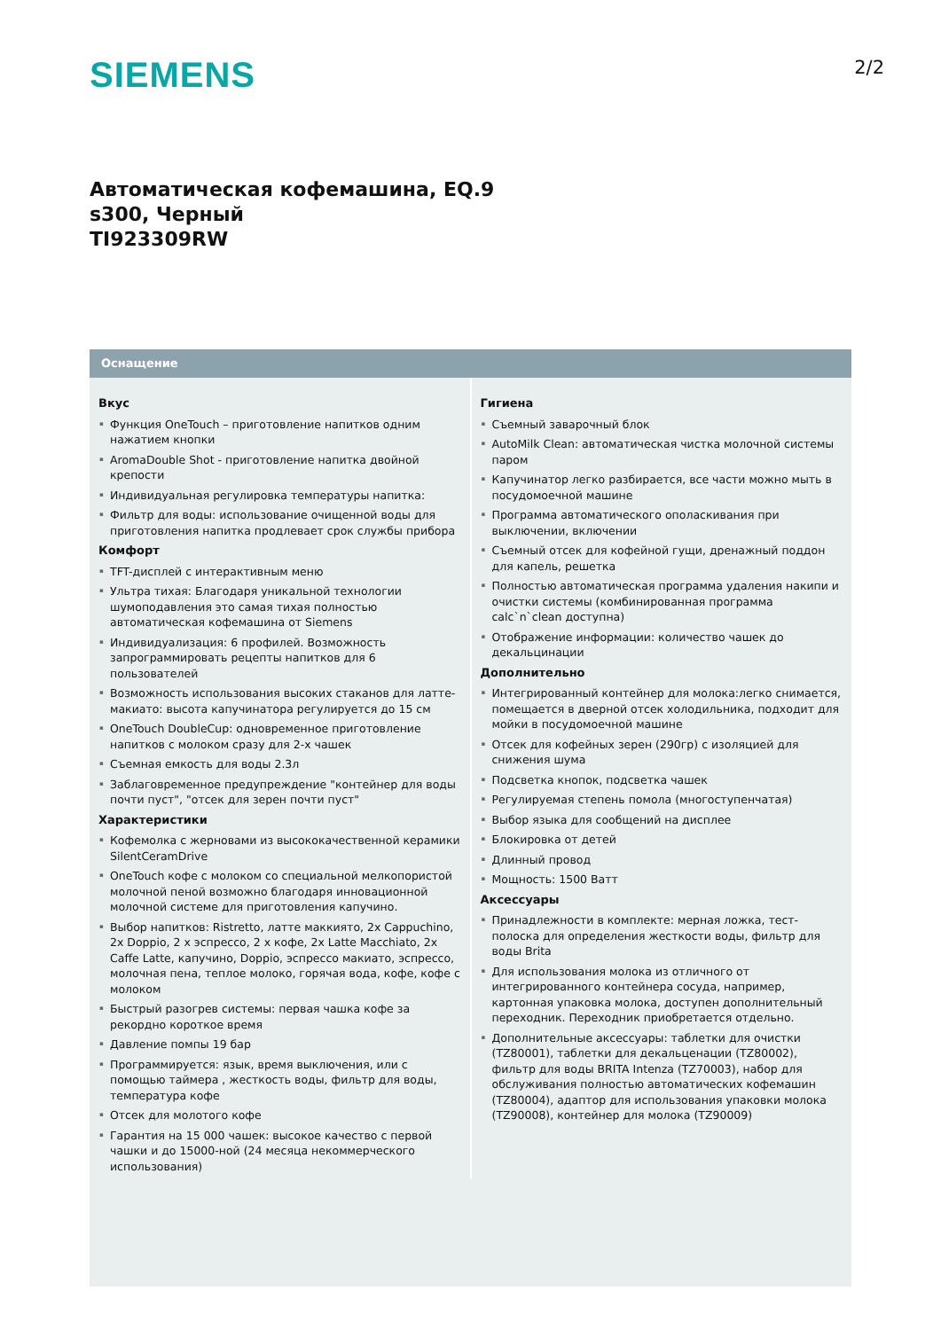SIEMENS 2/2
Автоматическая кофемашина, EQ.9
s300, Черный
TI923309RW
Оснащение
Вкус
Функция OneTouch – приготовление напитков одним нажатием кнопки
AromaDouble Shot - приготовление напитка двойной крепости
Индивидуальная регулировка температуры напитка:
Фильтр для воды: использование очищенной воды для приготовления напитка продлевает срок службы прибора
Комфорт
TFT-дисплей с интерактивным меню
Ультра тихая: Благодаря уникальной технологии шумоподавления это самая тихая полностью автоматическая кофемашина от Siemens
Индивидуализация: 6 профилей. Возможность запрограммировать рецепты напитков для 6 пользователей
Возможность использования высоких стаканов для латте-макиато: высота капучинатора регулируется до 15 см
OneTouch DoubleCup: одновременное приготовление напитков с молоком сразу для 2-х чашек
Съемная емкость для воды 2.3л
Заблаговременное предупреждение "контейнер для воды почти пуст", "отсек для зерен почти пуст"
Характеристики
Кофемолка с жерновами из высококачественной керамики SilentCeramDrive
OneTouch кофе с молоком со специальной мелкопористой молочной пеной возможно благодаря инновационной молочной системе для приготовления капучино.
Выбор напитков: Ristretto, латте маккиято, 2x Cappuchino, 2x Doppio, 2 x эспрессо, 2 x кофе, 2x Latte Macchiato, 2x Caffe Latte, капучино, Doppio, эспрессо макиато, эспрессо, молочная пена, теплое молоко, горячая вода, кофе, кофе с молоком
Быстрый разогрев системы: первая чашка кофе за рекордно короткое время
Давление помпы 19 бар
Программируется: язык, время выключения, или с помощью таймера , жесткость воды, фильтр для воды, температура кофе
Отсек для молотого кофе
Гарантия на 15 000 чашек: высокое качество с первой чашки и до 15000-ной (24 месяца некоммерческого использования)
Гигиена
Съемный заварочный блок
AutoMilk Clean: автоматическая чистка молочной системы паром
Капучинатор легко разбирается, все части можно мыть в посудомоечной машине
Программа автоматического ополаскивания при выключении, включении
Съемный отсек для кофейной гущи, дренажный поддон для капель, решетка
Полностью автоматическая программа удаления накипи и очистки системы (комбинированная программа calc`n`clean доступна)
Отображение информации: количество чашек до декальцинации
Дополнительно
Интегрированный контейнер для молока:легко снимается, помещается в дверной отсек холодильника, подходит для мойки в посудомоечной машине
Отсек для кофейных зерен (290гр) с изоляцией для снижения шума
Подсветка кнопок, подсветка чашек
Регулируемая степень помола (многоступенчатая)
Выбор языка для сообщений на дисплее
Блокировка от детей
Длинный провод
Мощность: 1500 Ватт
Аксессуары
Принадлежности в комплекте: мерная ложка, тест-полоска для определения жесткости воды, фильтр для воды Brita
Для использования молока из отличного от интегрированного контейнера сосуда, например, картонная упаковка молока, доступен дополнительный переходник. Переходник приобретается отдельно.
Дополнительные аксессуары: таблетки для очистки (TZ80001), таблетки для декальценации (TZ80002), фильтр для воды BRITA Intenza (TZ70003), набор для обслуживания полностью автоматических кофемашин (TZ80004), адаптор для использования упаковки молока (TZ90008), контейнер для молока (TZ90009)